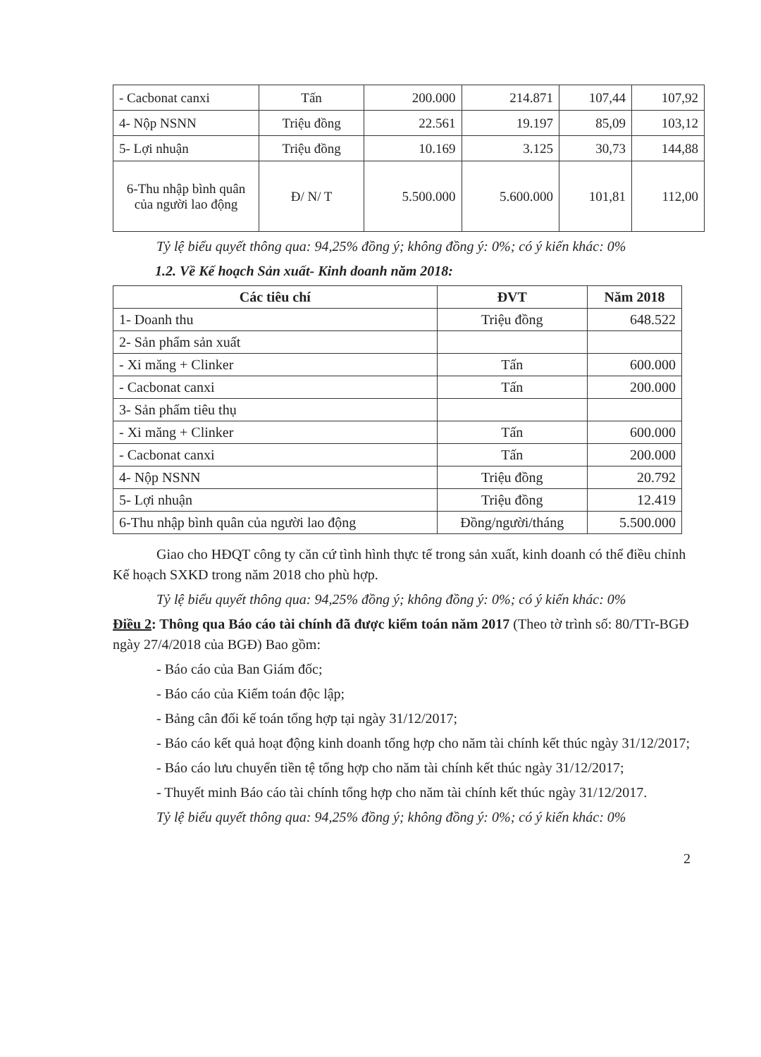| - Cacbonat canxi | Tấn | 200.000 | 214.871 | 107,44 | 107,92 |
| 4- Nộp NSNN | Triệu đồng | 22.561 | 19.197 | 85,09 | 103,12 |
| 5- Lợi nhuận | Triệu đồng | 10.169 | 3.125 | 30,73 | 144,88 |
| 6-Thu nhập bình quân của người lao động | Đ/ N/ T | 5.500.000 | 5.600.000 | 101,81 | 112,00 |
Tỷ lệ biểu quyết thông qua: 94,25% đồng ý; không đồng ý: 0%; có ý kiến khác: 0%
1.2. Về Kế hoạch Sản xuất- Kinh doanh năm 2018:
| Các tiêu chí | ĐVT | Năm 2018 |
| --- | --- | --- |
| 1- Doanh thu | Triệu đồng | 648.522 |
| 2- Sản phẩm sản xuất | | |
| - Xi măng + Clinker | Tấn | 600.000 |
| - Cacbonat canxi | Tấn | 200.000 |
| 3- Sản phẩm tiêu thụ | | |
| - Xi măng + Clinker | Tấn | 600.000 |
| - Cacbonat canxi | Tấn | 200.000 |
| 4- Nộp NSNN | Triệu đồng | 20.792 |
| 5- Lợi nhuận | Triệu đồng | 12.419 |
| 6-Thu nhập bình quân của người lao động | Đồng/người/tháng | 5.500.000 |
Giao cho HĐQT công ty căn cứ tình hình thực tế trong sản xuất, kinh doanh có thể điều chỉnh Kế hoạch SXKD trong năm 2018 cho phù hợp.
Tỷ lệ biểu quyết thông qua: 94,25% đồng ý; không đồng ý: 0%; có ý kiến khác: 0%
Điều 2: Thông qua Báo cáo tài chính đã được kiểm toán năm 2017 (Theo tờ trình số: 80/TTr-BGĐ ngày 27/4/2018 của BGĐ) Bao gồm:
- Báo cáo của Ban Giám đốc;
- Báo cáo của Kiểm toán độc lập;
- Bảng cân đối kế toán tổng hợp tại ngày 31/12/2017;
- Báo cáo kết quả hoạt động kinh doanh tổng hợp cho năm tài chính kết thúc ngày 31/12/2017;
- Báo cáo lưu chuyển tiền tệ tổng hợp cho năm tài chính kết thúc ngày 31/12/2017;
- Thuyết minh Báo cáo tài chính tổng hợp cho năm tài chính kết thúc ngày 31/12/2017.
Tỷ lệ biểu quyết thông qua: 94,25% đồng ý; không đồng ý: 0%; có ý kiến khác: 0%
2